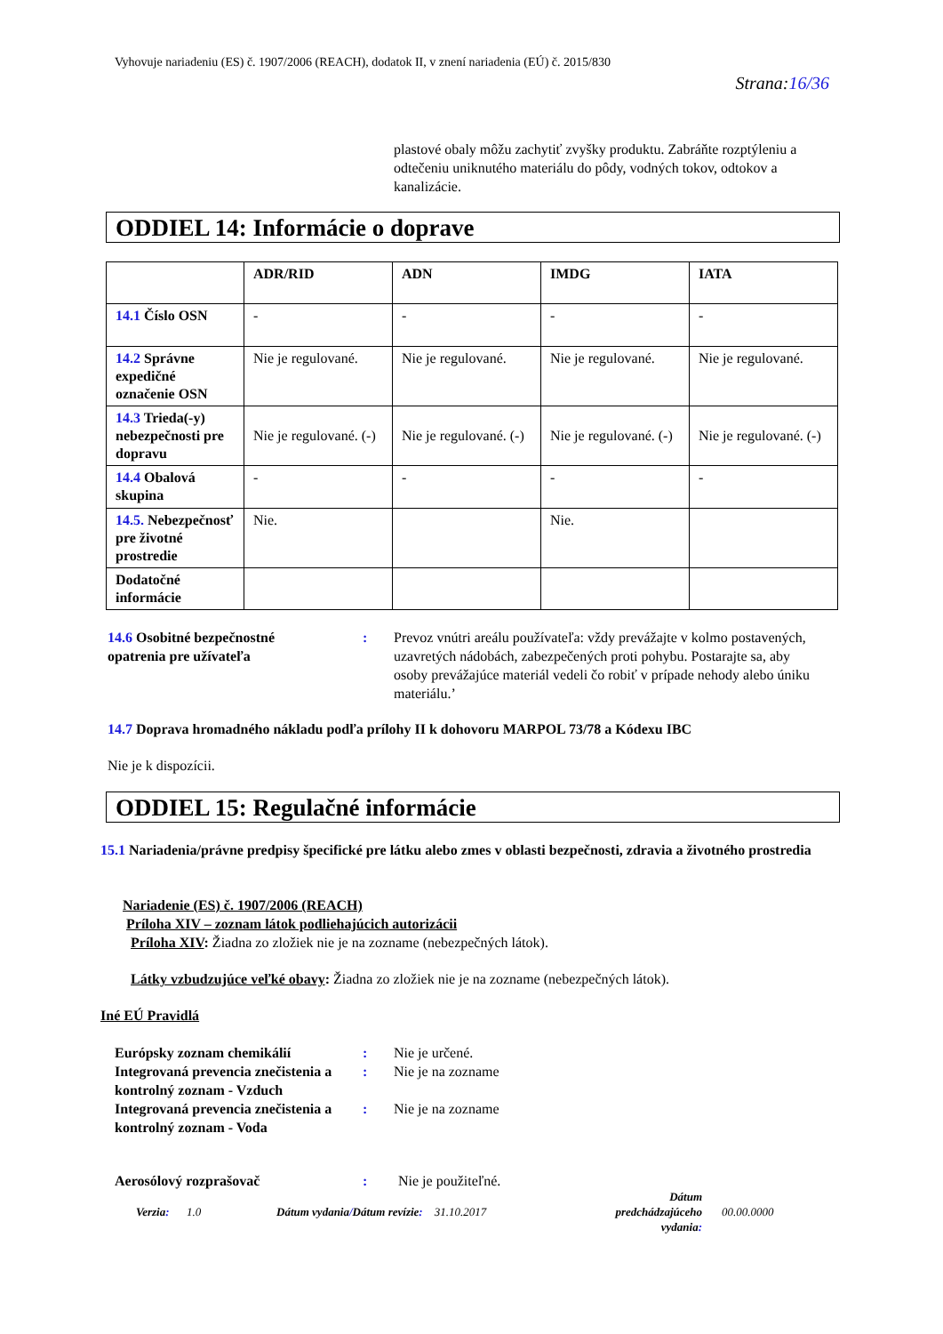Vyhovuje nariadeniu (ES) č. 1907/2006 (REACH), dodatok II, v znení nariadenia (EÚ) č. 2015/830
Strana:16/36
plastové obaly môžu zachytiť zvyšky produktu. Zabráňte rozptýleniu a odtečeniu uniknutého materiálu do pôdy, vodných tokov, odtokov a kanalizácie.
ODDIEL 14: Informácie o doprave
| | ADR/RID | ADN | IMDG | IATA |
| --- | --- | --- | --- | --- |
| 14.1 Číslo OSN | - | - | - | - |
| 14.2 Správne expedičné označenie OSN | Nie je regulované. | Nie je regulované. | Nie je regulované. | Nie je regulované. |
| 14.3 Trieda(-y) nebezpečnosti pre dopravu | Nie je regulované. (-) | Nie je regulované. (-) | Nie je regulované. (-) | Nie je regulované. (-) |
| 14.4 Obalová skupina | - | - | - | - |
| 14.5. Nebezpečnosť pre životné prostredie | Nie. | | Nie. | |
| Dodatočné informácie | | | | |
14.6 Osobitné bezpečnostné opatrenia pre užívateľa
:
Prevoz vnútri areálu používateľa: vždy prevážajte v kolmo postavených, uzavretých nádobách, zabezpečených proti pohybu. Postarajte sa, aby osoby prevážajúce materiál vedeli čo robiť v prípade nehody alebo úniku materiálu.’
14.7 Doprava hromadného nákladu podľa prílohy II k dohovoru MARPOL 73/78 a Kódexu IBC
Nie je k dispozícii.
ODDIEL 15: Regulačné informácie
15.1 Nariadenia/právne predpisy špecifické pre látku alebo zmes v oblasti bezpečnosti, zdravia a životného prostredia
Nariadenie (ES) č. 1907/2006 (REACH)
Príloha XIV – zoznam látok podliehajúcich autorizácii
Príloha XIV: Žiadna zo zložiek nie je na zozname (nebezpečných látok).
Látky vzbudzujúce veľké obavy: Žiadna zo zložiek nie je na zozname (nebezpečných látok).
Iné EÚ Pravidlá
Európsky zoznam chemikálií
Integrovaná prevencia znečistenia a kontrolný zoznam - Vzduch
Integrovaná prevencia znečistenia a kontrolný zoznam - Voda
:
:
:
Nie je určené.
Nie je na zozname
Nie je na zozname
Aerosólový rozprašovač : Nie je použiteľné.
Verzia: 1.0
Dátum vydania/Dátum revízie: 31.10.2017
Dátum predchádzajúceho vydania:
00.00.0000